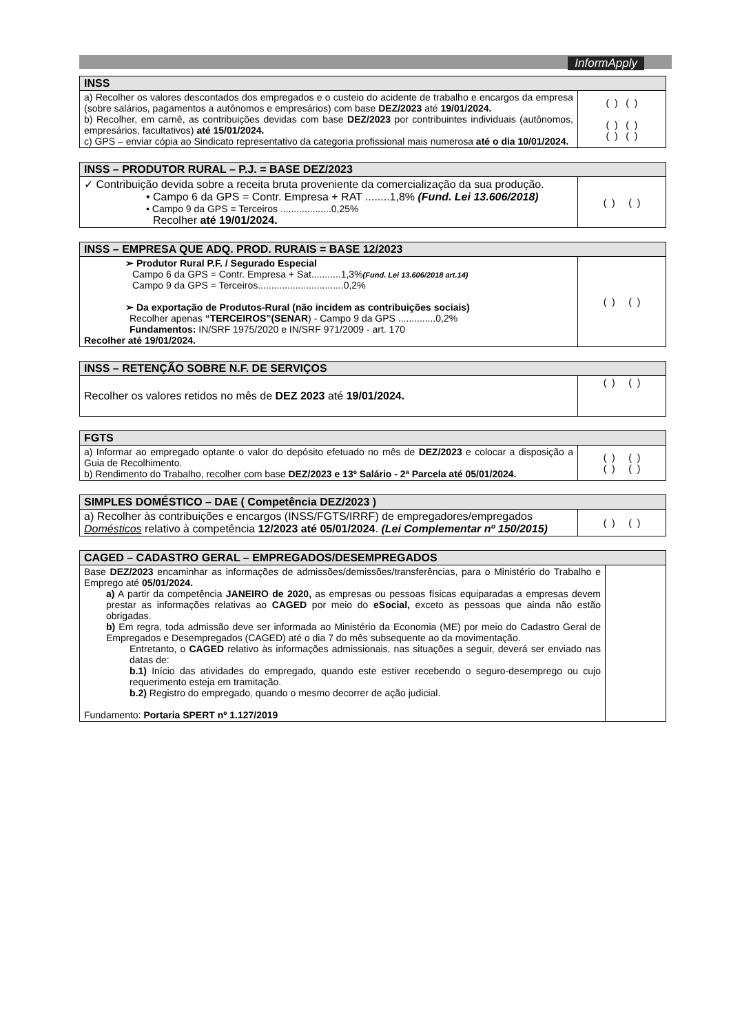InformApply
| INSS | |
| --- | --- |
| a) Recolher os valores descontados dos empregados e o custeio do acidente de trabalho e encargos da empresa (sobre salários, pagamentos a autônomos e empresários) com base DEZ/2023 até 19/01/2024. b) Recolher, em carnê, as contribuições devidas com base DEZ/2023 por contribuintes individuais (autônomos, empresários, facultativos) até 15/01/2024. c) GPS – enviar cópia ao Sindicato representativo da categoria profissional mais numerosa até o dia 10/01/2024. | ( ) ( ) ( ) ( ) ( ) ( ) |
| INSS – PRODUTOR RURAL – P.J. = BASE DEZ/2023 | |
| --- | --- |
| ✓ Contribuição devida sobre a receita bruta proveniente da comercialização da sua produção. • Campo 6 da GPS = Contr. Empresa + RAT ........1,8% (Fund. Lei 13.606/2018) • Campo 9 da GPS = Terceiros ...................0,25% Recolher até 19/01/2024. | ( ) ( ) |
| INSS – EMPRESA QUE ADQ. PROD. RURAIS = BASE 12/2023 | |
| --- | --- |
| ➢ Produtor Rural P.F. / Segurado Especial Campo 6 da GPS = Contr. Empresa + Sat...........1,3% (Fund. Lei 13.606/2018 art.14) Campo 9 da GPS = Terceiros................................0,2% ➢ Da exportação de Produtos-Rural (não incidem as contribuições sociais) Recolher apenas “TERCEIROS”(SENAR ) - Campo 9 da GPS ..............0,2% Fundamentos: IN/SRF 1975/2020 e IN/SRF 971/2009 - art. 170 Recolher até 19/01/2024. | ( ) ( ) |
| INSS – RETENÇÃO SOBRE N.F. DE SERVIÇOS | |
| --- | --- |
| Recolher os valores retidos no mês de DEZ 2023 até 19/01/2024. | ( ) ( ) |
| FGTS | |
| --- | --- |
| a) Informar ao empregado optante o valor do depósito efetuado no mês de DEZ/2023 e colocar a disposição a Guia de Recolhimento. b) Rendimento do Trabalho, recolher com base DEZ/2023 e 13º Salário - 2ª Parcela até 05/01/2024. | ( ) ( ) ( ) ( ) |
| SIMPLES DOMÉSTICO – DAE ( Competência DEZ/2023 ) | |
| --- | --- |
| a) Recolher às contribuições e encargos (INSS/FGTS/IRRF) de empregadores/empregados Domésticos relativo à competência 12/2023 até 05/01/2024 . (Lei Complementar nº 150/2015) | ( ) ( ) |
| CAGED – CADASTRO GERAL – EMPREGADOS/DESEMPREGADOS | |
| --- | --- |
| Base DEZ/2023 encaminhar as informações de admissões/demissões/transferências, para o Ministério do Trabalho e Emprego até 05/01/2024. a) A partir da competência JANEIRO de 2020, as empresas ou pessoas físicas equiparadas a empresas devem prestar as informações relativas ao CAGED por meio do eSocial, exceto as pessoas que ainda não estão obrigadas. b) Em regra, toda admissão deve ser informada ao Ministério da Economia (ME) por meio do Cadastro Geral de Empregados e Desempregados (CAGED) até o dia 7 do mês subsequente ao da movimentação. Entretanto, o CAGED relativo às informações admissionais, nas situações a seguir, deverá ser enviado nas datas de: b.1) Início das atividades do empregado, quando este estiver recebendo o seguro-desemprego ou cujo requerimento esteja em tramitação. b.2) Registro do empregado, quando o mesmo decorrer de ação judicial. Fundamento: Portaria SPERT nº 1.127/2019 | |